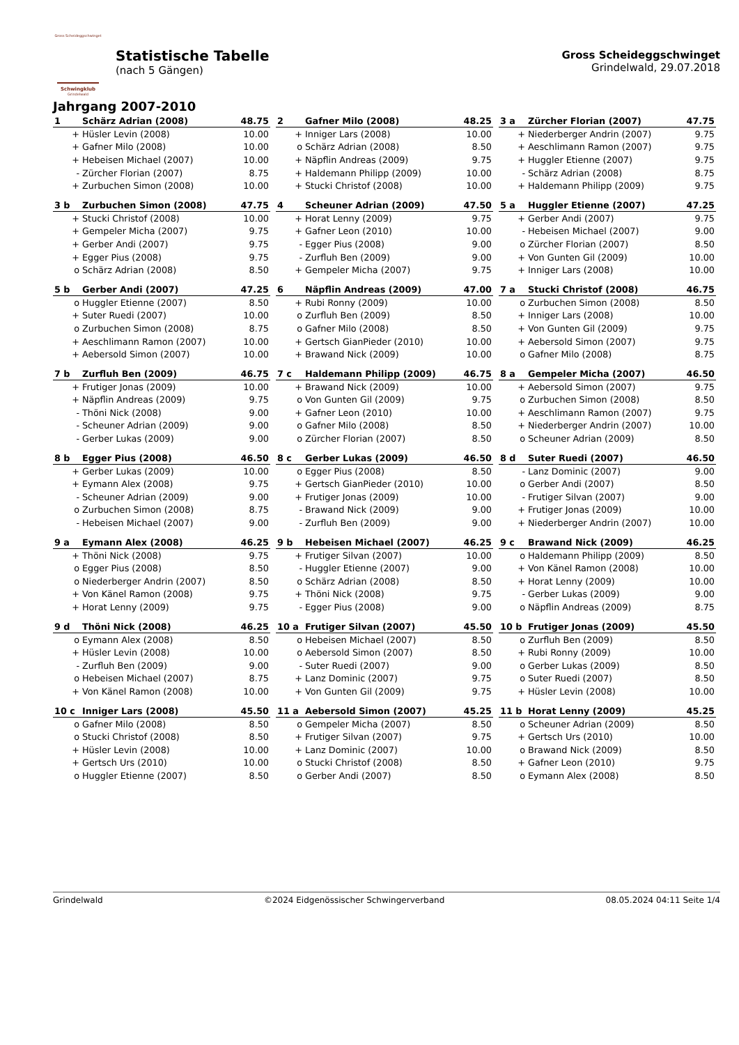Gross Scheideggschwinget
Schwingklub
Grindelwald
Statistische Tabelle
(nach 5 Gängen)
Gross Scheideggschwinget
Grindelwald, 29.07.2018
Jahrgang 2007-2010
| 1 | Schärz Adrian (2008) | 48.75 |
| --- | --- | --- |
| + | Hüsler Levin (2008) | 10.00 |
| + | Gafner Milo (2008) | 10.00 |
| + | Hebeisen Michael (2007) | 10.00 |
| - | Zürcher Florian (2007) | 8.75 |
| + | Zurbuchen Simon (2008) | 10.00 |
| 2 | Gafner Milo (2008) | 48.25 |
| --- | --- | --- |
| + | Inniger Lars (2008) | 10.00 |
| o | Schärz Adrian (2008) | 8.50 |
| + | Näpflin Andreas (2009) | 9.75 |
| + | Haldemann Philipp (2009) | 10.00 |
| + | Stucki Christof (2008) | 10.00 |
| 3 a | Zürcher Florian (2007) | 47.75 |
| --- | --- | --- |
| + | Niederberger Andrin (2007) | 9.75 |
| + | Aeschlimann Ramon (2007) | 9.75 |
| + | Huggler Etienne (2007) | 9.75 |
| - | Schärz Adrian (2008) | 8.75 |
| + | Haldemann Philipp (2009) | 9.75 |
| 3 b | Zurbuchen Simon (2008) | 47.75 |
| --- | --- | --- |
| + | Stucki Christof (2008) | 10.00 |
| + | Gempeler Micha (2007) | 9.75 |
| + | Gerber Andi (2007) | 9.75 |
| + | Egger Pius (2008) | 9.75 |
| o | Schärz Adrian (2008) | 8.50 |
| 4 | Scheuner Adrian (2009) | 47.50 |
| --- | --- | --- |
| + | Horat Lenny (2009) | 9.75 |
| + | Gafner Leon (2010) | 10.00 |
| - | Egger Pius (2008) | 9.00 |
| - | Zurfluh Ben (2009) | 9.00 |
| + | Gempeler Micha (2007) | 9.75 |
| 5 a | Huggler Etienne (2007) | 47.25 |
| --- | --- | --- |
| + | Gerber Andi (2007) | 9.75 |
| - | Hebeisen Michael (2007) | 9.00 |
| o | Zürcher Florian (2007) | 8.50 |
| + | Von Gunten Gil (2009) | 10.00 |
| + | Inniger Lars (2008) | 10.00 |
| 5 b | Gerber Andi (2007) | 47.25 |
| --- | --- | --- |
| o | Huggler Etienne (2007) | 8.50 |
| + | Suter Ruedi (2007) | 10.00 |
| o | Zurbuchen Simon (2008) | 8.75 |
| + | Aeschlimann Ramon (2007) | 10.00 |
| + | Aebersold Simon (2007) | 10.00 |
| 6 | Näpflin Andreas (2009) | 47.00 |
| --- | --- | --- |
| + | Rubi Ronny (2009) | 10.00 |
| o | Zurfluh Ben (2009) | 8.50 |
| o | Gafner Milo (2008) | 8.50 |
| + | Gertsch GianPieder (2010) | 10.00 |
| + | Brawand Nick (2009) | 10.00 |
| 7 a | Stucki Christof (2008) | 46.75 |
| --- | --- | --- |
| o | Zurbuchen Simon (2008) | 8.50 |
| + | Inniger Lars (2008) | 10.00 |
| + | Von Gunten Gil (2009) | 9.75 |
| + | Aebersold Simon (2007) | 9.75 |
| o | Gafner Milo (2008) | 8.75 |
| 7 b | Zurfluh Ben (2009) | 46.75 |
| --- | --- | --- |
| + | Frutiger Jonas (2009) | 10.00 |
| + | Näpflin Andreas (2009) | 9.75 |
| - | Thöni Nick (2008) | 9.00 |
| - | Scheuner Adrian (2009) | 9.00 |
| - | Gerber Lukas (2009) | 9.00 |
| 7 c | Haldemann Philipp (2009) | 46.75 |
| --- | --- | --- |
| + | Brawand Nick (2009) | 10.00 |
| o | Von Gunten Gil (2009) | 9.75 |
| + | Gafner Leon (2010) | 10.00 |
| o | Gafner Milo (2008) | 8.50 |
| o | Zürcher Florian (2007) | 8.50 |
| 8 a | Gempeler Micha (2007) | 46.50 |
| --- | --- | --- |
| + | Aebersold Simon (2007) | 9.75 |
| o | Zurbuchen Simon (2008) | 8.50 |
| + | Aeschlimann Ramon (2007) | 9.75 |
| + | Niederberger Andrin (2007) | 10.00 |
| o | Scheuner Adrian (2009) | 8.50 |
| 8 b | Egger Pius (2008) | 46.50 |
| --- | --- | --- |
| + | Gerber Lukas (2009) | 10.00 |
| + | Eymann Alex (2008) | 9.75 |
| - | Scheuner Adrian (2009) | 9.00 |
| o | Zurbuchen Simon (2008) | 8.75 |
| - | Hebeisen Michael (2007) | 9.00 |
| 8 c | Gerber Lukas (2009) | 46.50 |
| --- | --- | --- |
| o | Egger Pius (2008) | 8.50 |
| + | Gertsch GianPieder (2010) | 10.00 |
| + | Frutiger Jonas (2009) | 10.00 |
| - | Brawand Nick (2009) | 9.00 |
| - | Zurfluh Ben (2009) | 9.00 |
| 8 d | Suter Ruedi (2007) | 46.50 |
| --- | --- | --- |
| - | Lanz Dominic (2007) | 9.00 |
| o | Gerber Andi (2007) | 8.50 |
| - | Frutiger Silvan (2007) | 9.00 |
| + | Frutiger Jonas (2009) | 10.00 |
| + | Niederberger Andrin (2007) | 10.00 |
| 9 a | Eymann Alex (2008) | 46.25 |
| --- | --- | --- |
| + | Thöni Nick (2008) | 9.75 |
| o | Egger Pius (2008) | 8.50 |
| o | Niederberger Andrin (2007) | 8.50 |
| + | Von Känel Ramon (2008) | 9.75 |
| + | Horat Lenny (2009) | 9.75 |
| 9 b | Hebeisen Michael (2007) | 46.25 |
| --- | --- | --- |
| + | Frutiger Silvan (2007) | 10.00 |
| - | Huggler Etienne (2007) | 9.00 |
| o | Schärz Adrian (2008) | 8.50 |
| + | Thöni Nick (2008) | 9.75 |
| - | Egger Pius (2008) | 9.00 |
| 9 c | Brawand Nick (2009) | 46.25 |
| --- | --- | --- |
| o | Haldemann Philipp (2009) | 8.50 |
| + | Von Känel Ramon (2008) | 10.00 |
| + | Horat Lenny (2009) | 10.00 |
| - | Gerber Lukas (2009) | 9.00 |
| o | Näpflin Andreas (2009) | 8.75 |
| 9 d | Thöni Nick (2008) | 46.25 |
| --- | --- | --- |
| o | Eymann Alex (2008) | 8.50 |
| + | Hüsler Levin (2008) | 10.00 |
| - | Zurfluh Ben (2009) | 9.00 |
| o | Hebeisen Michael (2007) | 8.75 |
| + | Von Känel Ramon (2008) | 10.00 |
| 10 a | Frutiger Silvan (2007) | 45.50 |
| --- | --- | --- |
| o | Hebeisen Michael (2007) | 8.50 |
| o | Aebersold Simon (2007) | 8.50 |
| - | Suter Ruedi (2007) | 9.00 |
| + | Lanz Dominic (2007) | 9.75 |
| + | Von Gunten Gil (2009) | 9.75 |
| 10 b | Frutiger Jonas (2009) | 45.50 |
| --- | --- | --- |
| o | Zurfluh Ben (2009) | 8.50 |
| + | Rubi Ronny (2009) | 10.00 |
| o | Gerber Lukas (2009) | 8.50 |
| o | Suter Ruedi (2007) | 8.50 |
| + | Hüsler Levin (2008) | 10.00 |
| 10 c | Inniger Lars (2008) | 45.50 |
| --- | --- | --- |
| o | Gafner Milo (2008) | 8.50 |
| o | Stucki Christof (2008) | 8.50 |
| + | Hüsler Levin (2008) | 10.00 |
| + | Gertsch Urs (2010) | 10.00 |
| o | Huggler Etienne (2007) | 8.50 |
| 11 a | Aebersold Simon (2007) | 45.25 |
| --- | --- | --- |
| o | Gempeler Micha (2007) | 8.50 |
| + | Frutiger Silvan (2007) | 9.75 |
| + | Lanz Dominic (2007) | 10.00 |
| o | Stucki Christof (2008) | 8.50 |
| o | Gerber Andi (2007) | 8.50 |
| 11 b | Horat Lenny (2009) | 45.25 |
| --- | --- | --- |
| o | Scheuner Adrian (2009) | 8.50 |
| + | Gertsch Urs (2010) | 10.00 |
| o | Brawand Nick (2009) | 8.50 |
| + | Gafner Leon (2010) | 9.75 |
| o | Eymann Alex (2008) | 8.50 |
Grindelwald ©2024 Eidgenössischer Schwingerverband 08.05.2024 04:11 Seite 1/4